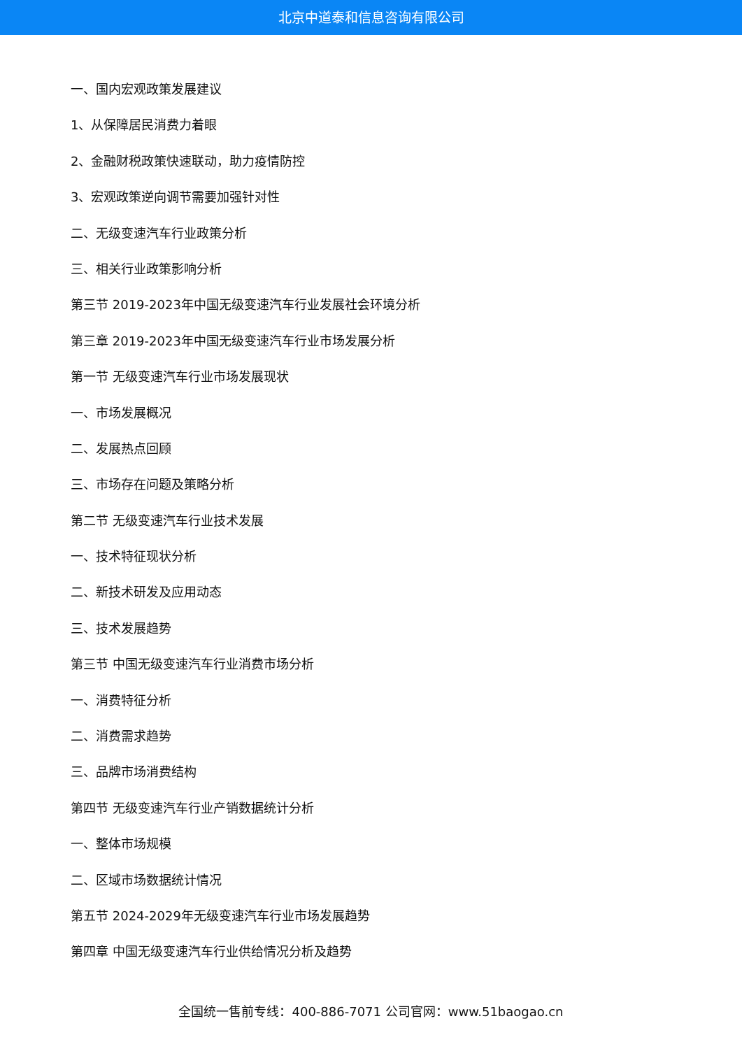北京中道泰和信息咨询有限公司
一、国内宏观政策发展建议
1、从保障居民消费力着眼
2、金融财税政策快速联动，助力疫情防控
3、宏观政策逆向调节需要加强针对性
二、无级变速汽车行业政策分析
三、相关行业政策影响分析
第三节 2019-2023年中国无级变速汽车行业发展社会环境分析
第三章 2019-2023年中国无级变速汽车行业市场发展分析
第一节 无级变速汽车行业市场发展现状
一、市场发展概况
二、发展热点回顾
三、市场存在问题及策略分析
第二节 无级变速汽车行业技术发展
一、技术特征现状分析
二、新技术研发及应用动态
三、技术发展趋势
第三节 中国无级变速汽车行业消费市场分析
一、消费特征分析
二、消费需求趋势
三、品牌市场消费结构
第四节 无级变速汽车行业产销数据统计分析
一、整体市场规模
二、区域市场数据统计情况
第五节 2024-2029年无级变速汽车行业市场发展趋势
第四章 中国无级变速汽车行业供给情况分析及趋势
全国统一售前专线：400-886-7071 公司官网：www.51baogao.cn